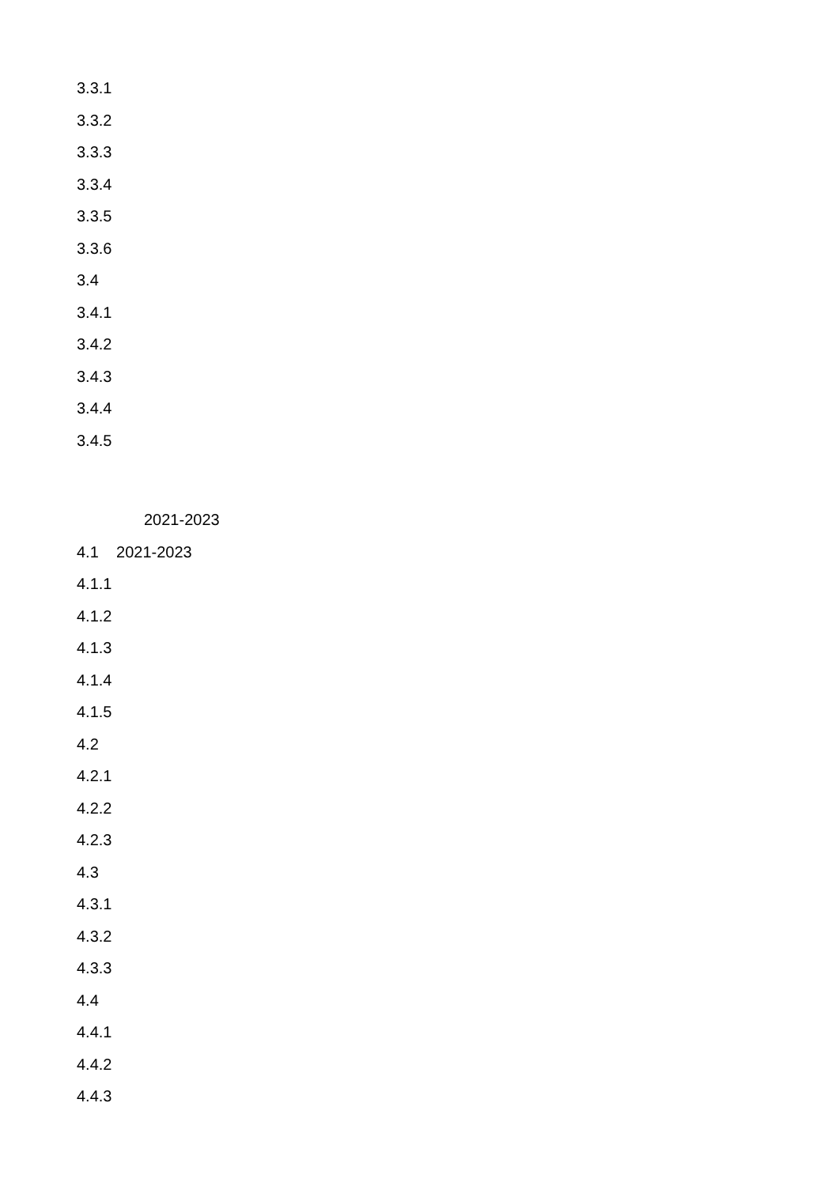3.3.1
3.3.2
3.3.3
3.3.4
3.3.5
3.3.6
3.4
3.4.1
3.4.2
3.4.3
3.4.4
3.4.5
2021-2023
4.1 2021-2023
4.1.1
4.1.2
4.1.3
4.1.4
4.1.5
4.2
4.2.1
4.2.2
4.2.3
4.3
4.3.1
4.3.2
4.3.3
4.4
4.4.1
4.4.2
4.4.3